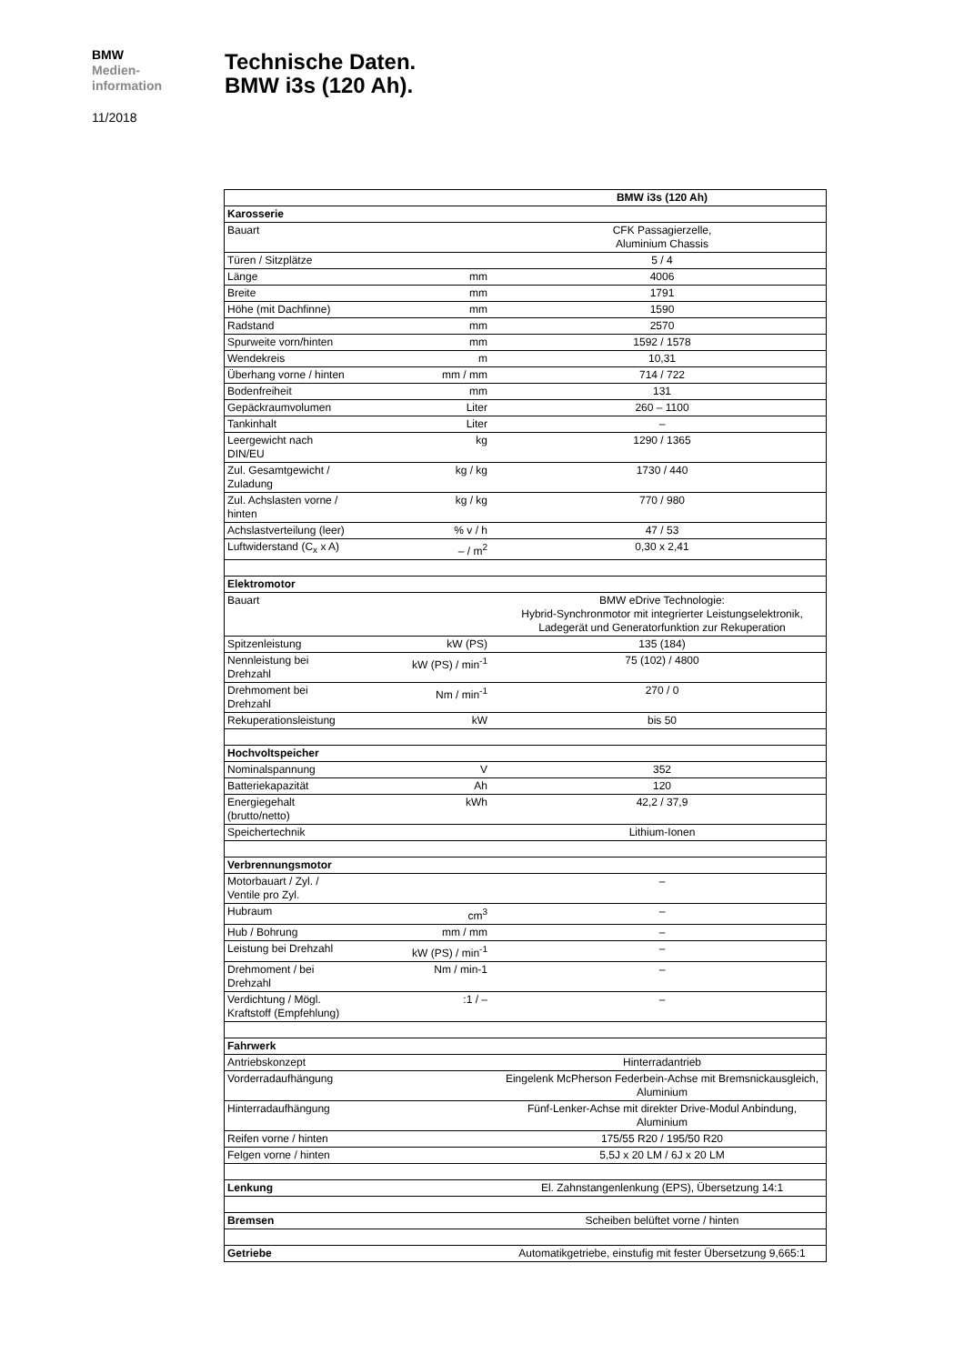BMW
Medien-
information
11/2018
Technische Daten.
BMW i3s (120 Ah).
| | | BMW i3s (120 Ah) |
| Karosserie | | |
| Bauart | | CFK Passagierzelle, Aluminium Chassis |
| Türen / Sitzplätze | | 5 / 4 |
| Länge | mm | 4006 |
| Breite | mm | 1791 |
| Höhe (mit Dachfinne) | mm | 1590 |
| Radstand | mm | 2570 |
| Spurweite vorn/hinten | mm | 1592 / 1578 |
| Wendekreis | m | 10,31 |
| Überhang vorne / hinten | mm / mm | 714 / 722 |
| Bodenfreiheit | mm | 131 |
| Gepäckraumvolumen | Liter | 260 – 1100 |
| Tankinhalt | Liter | – |
| Leergewicht nach DIN/EU | kg | 1290 / 1365 |
| Zul. Gesamtgewicht / Zuladung | kg / kg | 1730 / 440 |
| Zul. Achslasten vorne / hinten | kg / kg | 770 / 980 |
| Achslastverteilung (leer) | % v / h | 47 / 53 |
| Luftwiderstand (C<sub>x</sub> x A) | – / m<sup>2</sup> | 0,30 x 2,41 |
| Elektromotor | | |
| Bauart | | BMW eDrive Technologie: Hybrid-Synchronmotor mit integrierter Leistungselektronik, Ladegerät und Generatorfunktion zur Rekuperation |
| Spitzenleistung | kW (PS) | 135 (184) |
| Nennleistung bei Drehzahl | kW (PS) / min<sup>-1</sup> | 75 (102) / 4800 |
| Drehmoment bei Drehzahl | Nm / min<sup>-1</sup> | 270 / 0 |
| Rekuperationsleistung | kW | bis 50 |
| Hochvoltspeicher | | |
| Nominalspannung | V | 352 |
| Batteriekapazität | Ah | 120 |
| Energiegehalt (brutto/netto) | kWh | 42,2 / 37,9 |
| Speichertechnik | | Lithium-Ionen |
| Verbrennungsmotor | | |
| Motorbauart / Zyl. / Ventile pro Zyl. | | – |
| Hubraum | cm<sup>3</sup> | – |
| Hub / Bohrung | mm / mm | – |
| Leistung bei Drehzahl | kW (PS) / min<sup>-1</sup> | – |
| Drehmoment / bei Drehzahl | Nm / min-1 | – |
| Verdichtung / Mögl. Kraftstoff (Empfehlung) | :1 / – | – |
| Fahrwerk | | |
| Antriebskonzept | | Hinterradantrieb |
| Vorderradaufhängung | | Eingelenk McPherson Federbein-Achse mit Bremsnickausgleich, Aluminium |
| Hinterradaufhängung | | Fünf-Lenker-Achse mit direkter Drive-Modul Anbindung, Aluminium |
| Reifen vorne / hinten | | 175/55 R20 / 195/50 R20 |
| Felgen vorne / hinten | | 5,5J x 20 LM / 6J x 20 LM |
| Lenkung | | El. Zahnstangenlenkung (EPS), Übersetzung 14:1 |
| Bremsen | | Scheiben belüftet vorne / hinten |
| Getriebe | | Automatikgetriebe, einstufig mit fester Übersetzung 9,665:1 |